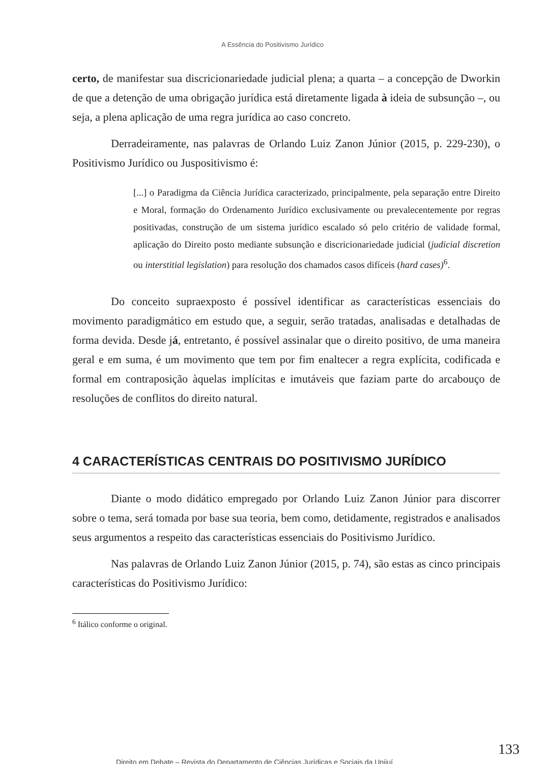A Essência do Positivismo Jurídico
certo, de manifestar sua discricionariedade judicial plena; a quarta – a concepção de Dworkin de que a detenção de uma obrigação jurídica está diretamente ligada à ideia de subsunção –, ou seja, a plena aplicação de uma regra jurídica ao caso concreto.
Derradeiramente, nas palavras de Orlando Luiz Zanon Júnior (2015, p. 229-230), o Positivismo Jurídico ou Juspositivismo é:
[...] o Paradigma da Ciência Jurídica caracterizado, principalmente, pela separação entre Direito e Moral, formação do Ordenamento Jurídico exclusivamente ou prevalecentemente por regras positivadas, construção de um sistema jurídico escalado só pelo critério de validade formal, aplicação do Direito posto mediante subsunção e discricionariedade judicial (judicial discretion ou interstitial legislation) para resolução dos chamados casos difíceis (hard cases)<sup>6</sup>.
Do conceito supraexposto é possível identificar as características essenciais do movimento paradigmático em estudo que, a seguir, serão tratadas, analisadas e detalhadas de forma devida. Desde já, entretanto, é possível assinalar que o direito positivo, de uma maneira geral e em suma, é um movimento que tem por fim enaltecer a regra explícita, codificada e formal em contraposição àquelas implícitas e imutáveis que faziam parte do arcabouço de resoluções de conflitos do direito natural.
4 CARACTERÍSTICAS CENTRAIS DO POSITIVISMO JURÍDICO
Diante o modo didático empregado por Orlando Luiz Zanon Júnior para discorrer sobre o tema, será tomada por base sua teoria, bem como, detidamente, registrados e analisados seus argumentos a respeito das características essenciais do Positivismo Jurídico.
Nas palavras de Orlando Luiz Zanon Júnior (2015, p. 74), são estas as cinco principais características do Positivismo Jurídico:
<sup>6</sup> Itálico conforme o original.
133
Direito em Debate – Revista do Departamento de Ciências Jurídicas e Sociais da Unijuí